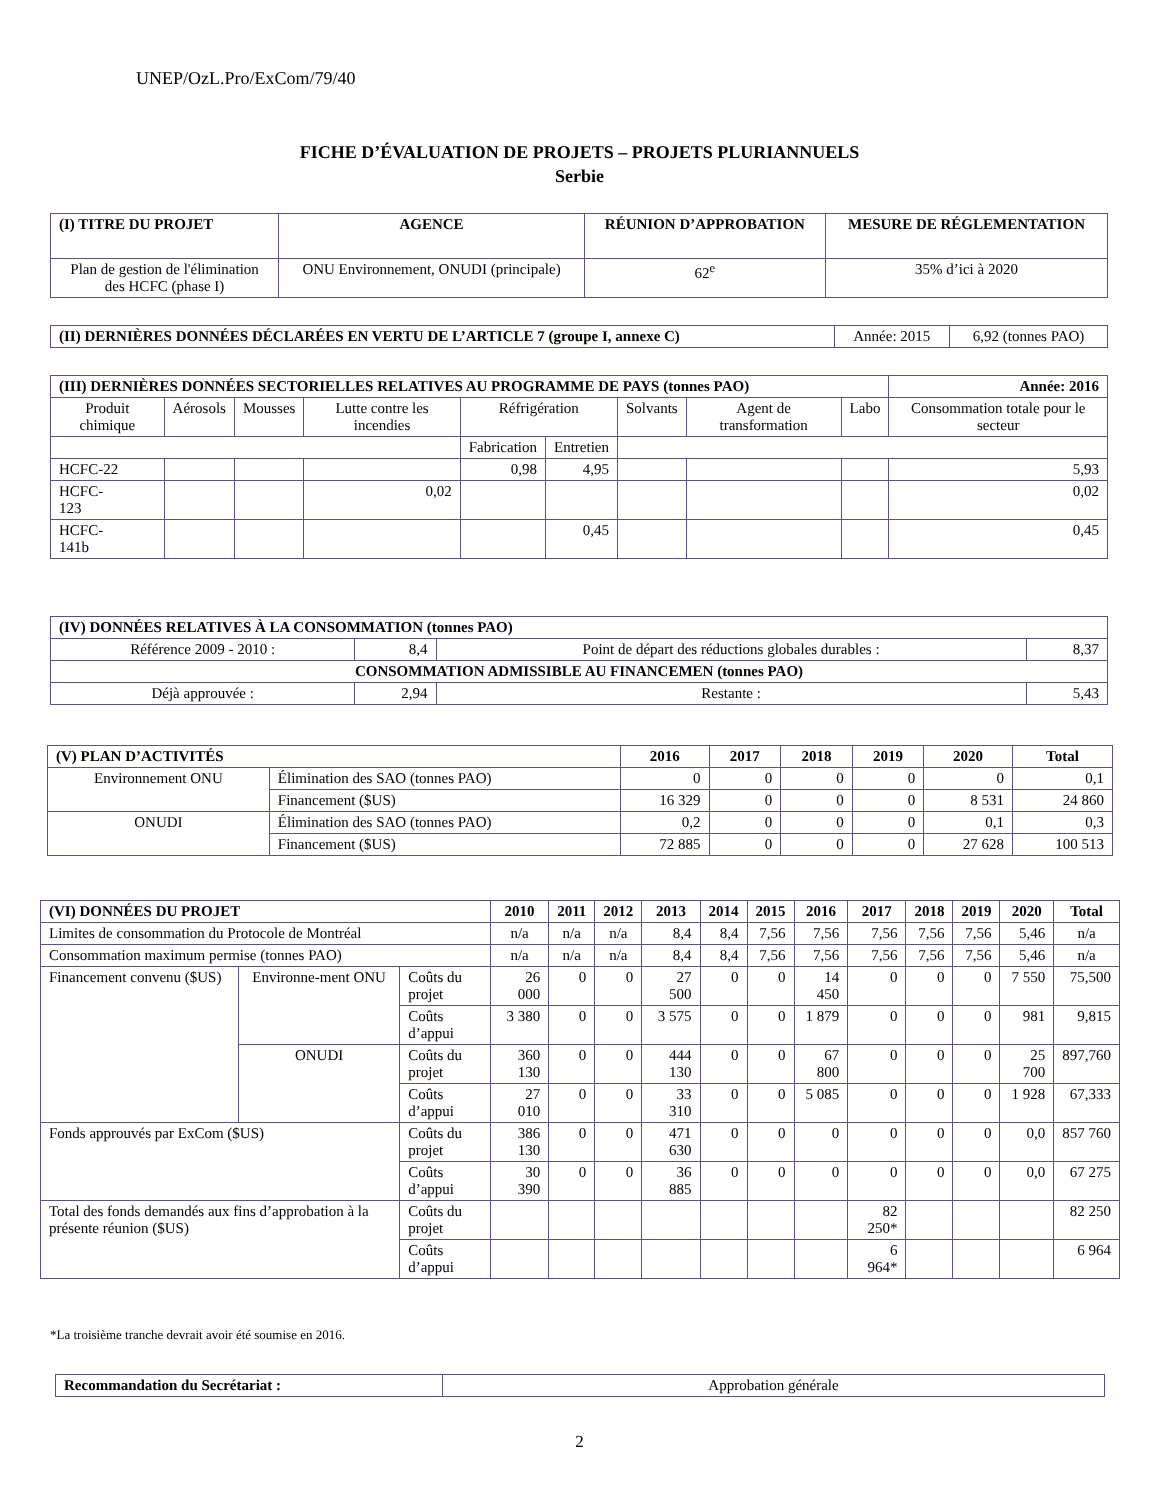UNEP/OzL.Pro/ExCom/79/40
FICHE D’ÉVALUATION DE PROJETS – PROJETS PLURIANNUELS
Serbie
| (I) TITRE DU PROJET | AGENCE | RÉUNION D’APPROBATION | MESURE DE RÉGLEMENTATION |
| --- | --- | --- | --- |
| Plan de gestion de l'élimination des HCFC (phase I) | ONU Environnement, ONUDI (principale) | 62<sup>e</sup> | 35% d’ici à 2020 |
| (II) DERNIÈRES DONNÉES DÉCLARÉES EN VERTU DE L’ARTICLE 7 (groupe I, annexe C) | Année: 2015 | 6,92 (tonnes PAO) |
| (III) DERNIÈRES DONNÉES SECTORIELLES RELATIVES AU PROGRAMME DE PAYS (tonnes PAO) | | | | | | | | | Année: 2016 |
| --- | --- | --- | --- | --- | --- | --- | --- | --- | --- |
| Produit chimique | Aérosols | Mousses | Lutte contre les incendies | Réfrigération | | Solvants | Agent de transformation | Labo | Consommation totale pour le secteur |
| | | | | Fabrication | Entretien | | | | |
| HCFC-22 | | | | 0,98 | 4,95 | | | | 5,93 |
| HCFC- 123 | | | 0,02 | | | | | | 0,02 |
| HCFC- 141b | | | | | 0,45 | | | | 0,45 |
| (IV) DONNÉES RELATIVES À LA CONSOMMATION (tonnes PAO) | | | |
| --- | --- | --- | --- |
| Référence 2009 - 2010 : | 8,4 | Point de départ des réductions globales durables : | 8,37 |
| CONSOMMATION ADMISSIBLE AU FINANCEMEN (tonnes PAO) | | | |
| Déjà approuvée : | 2,94 | Restante : | 5,43 |
| (V) PLAN D’ACTIVITÉS | | 2016 | 2017 | 2018 | 2019 | 2020 | Total |
| --- | --- | --- | --- | --- | --- | --- | --- |
| Environnement ONU | Élimination des SAO (tonnes PAO) | 0 | 0 | 0 | 0 | 0 | 0,1 |
| | Financement ($US) | 16 329 | 0 | 0 | 0 | 8 531 | 24 860 |
| ONUDI | Élimination des SAO (tonnes PAO) | 0,2 | 0 | 0 | 0 | 0,1 | 0,3 |
| | Financement ($US) | 72 885 | 0 | 0 | 0 | 27 628 | 100 513 |
| (VI) DONNÉES DU PROJET | | | 2010 | 2011 | 2012 | 2013 | 2014 | 2015 | 2016 | 2017 | 2018 | 2019 | 2020 | Total |
| --- | --- | --- | --- | --- | --- | --- | --- | --- | --- | --- | --- | --- | --- | --- |
| Limites de consommation du Protocole de Montréal | | | n/a | n/a | n/a | 8,4 | 8,4 | 7,56 | 7,56 | 7,56 | 7,56 | 7,56 | 5,46 | n/a |
| Consommation maximum permise (tonnes PAO) | | | n/a | n/a | n/a | 8,4 | 8,4 | 7,56 | 7,56 | 7,56 | 7,56 | 7,56 | 5,46 | n/a |
| Financement convenu ($US) | Environne-ment ONU | Coûts du projet | 26 000 | 0 | 0 | 27 500 | 0 | 0 | 14 450 | 0 | 0 | 0 | 7 550 | 75,500 |
| | | Coûts d’appui | 3 380 | 0 | 0 | 3 575 | 0 | 0 | 1 879 | 0 | 0 | 0 | 981 | 9,815 |
| | ONUDI | Coûts du projet | 360 130 | 0 | 0 | 444 130 | 0 | 0 | 67 800 | 0 | 0 | 0 | 25 700 | 897,760 |
| | | Coûts d’appui | 27 010 | 0 | 0 | 33 310 | 0 | 0 | 5 085 | 0 | 0 | 0 | 1 928 | 67,333 |
| Fonds approuvés par ExCom ($US) | | Coûts du projet | 386 130 | 0 | 0 | 471 630 | 0 | 0 | 0 | 0 | 0 | 0 | 0,0 | 857 760 |
| | | Coûts d’appui | 30 390 | 0 | 0 | 36 885 | 0 | 0 | 0 | 0 | 0 | 0 | 0,0 | 67 275 |
| Total des fonds demandés aux fins d’approbation à la présente réunion ($US) | | Coûts du projet | | | | | | | | 82 250* | | | | 82 250 |
| | | Coûts d’appui | | | | | | | | 6 964* | | | | 6 964 |
*La troisième tranche devrait avoir été soumise en 2016.
| Recommandation du Secrétariat : | Approbation générale |
2